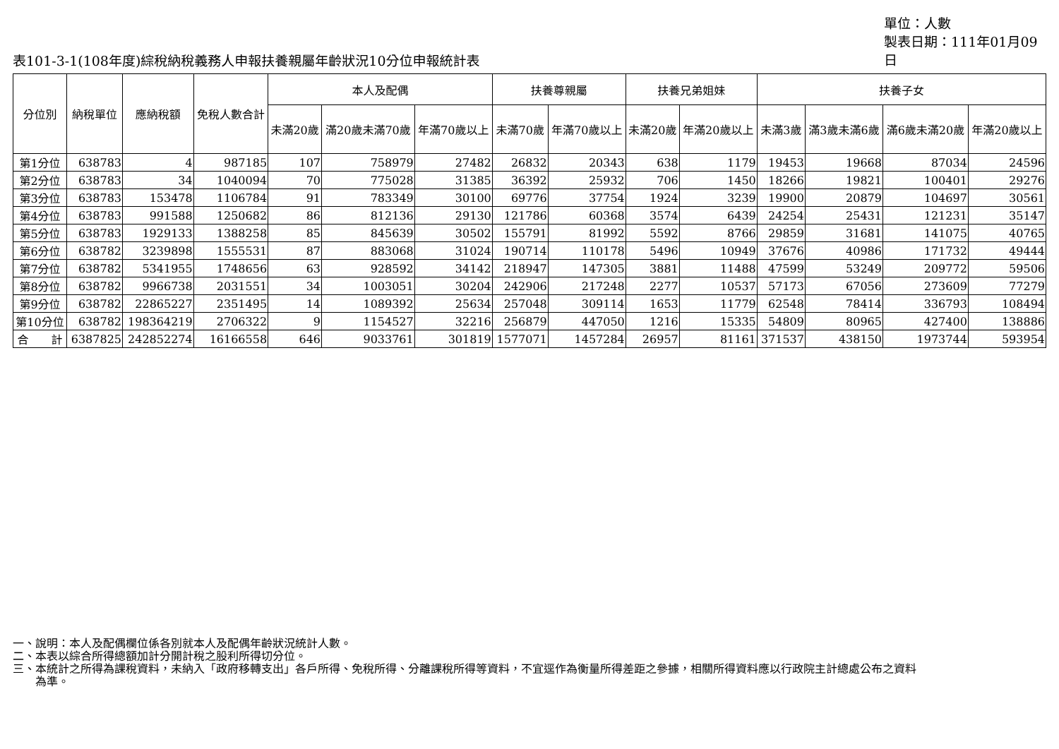表101-3-1(108年度)綜稅納稅義務人申報扶養親屬年齡狀況10分位申報統計表
單位：人數
製表日期：111年01月09日
| 分位別 | 納稅單位 | 應納稅額 | 免稅人數合計 | 本人及配偶 | | | 扶養尊親屬 | | 扶養兄弟姐妹 | | 扶養子女 | | | |
| --- | --- | --- | --- | --- | --- | --- | --- | --- | --- | --- | --- | --- | --- | --- |
| | | | | 未滿20歲 | 滿20歲未滿70歲 | 年滿70歲以上 | 未滿70歲 | 年滿70歲以上 | 未滿20歲 | 年滿20歲以上 | 未滿3歲 | 滿3歲未滿6歲 | 滿6歲未滿20歲 | 年滿20歲以上 |
| 第1分位 | 638783 | 4 | 987185 | 107 | 758979 | 27482 | 26832 | 20343 | 638 | 1179 | 19453 | 19668 | 87034 | 24596 |
| 第2分位 | 638783 | 34 | 1040094 | 70 | 775028 | 31385 | 36392 | 25932 | 706 | 1450 | 18266 | 19821 | 100401 | 29276 |
| 第3分位 | 638783 | 153478 | 1106784 | 91 | 783349 | 30100 | 69776 | 37754 | 1924 | 3239 | 19900 | 20879 | 104697 | 30561 |
| 第4分位 | 638783 | 991588 | 1250682 | 86 | 812136 | 29130 | 121786 | 60368 | 3574 | 6439 | 24254 | 25431 | 121231 | 35147 |
| 第5分位 | 638783 | 1929133 | 1388258 | 85 | 845639 | 30502 | 155791 | 81992 | 5592 | 8766 | 29859 | 31681 | 141075 | 40765 |
| 第6分位 | 638782 | 3239898 | 1555531 | 87 | 883068 | 31024 | 190714 | 110178 | 5496 | 10949 | 37676 | 40986 | 171732 | 49444 |
| 第7分位 | 638782 | 5341955 | 1748656 | 63 | 928592 | 34142 | 218947 | 147305 | 3881 | 11488 | 47599 | 53249 | 209772 | 59506 |
| 第8分位 | 638782 | 9966738 | 2031551 | 34 | 1003051 | 30204 | 242906 | 217248 | 2277 | 10537 | 57173 | 67056 | 273609 | 77279 |
| 第9分位 | 638782 | 22865227 | 2351495 | 14 | 1089392 | 25634 | 257048 | 309114 | 1653 | 11779 | 62548 | 78414 | 336793 | 108494 |
| 第10分位 | 638782 | 198364219 | 2706322 | 9 | 1154527 | 32216 | 256879 | 447050 | 1216 | 15335 | 54809 | 80965 | 427400 | 138886 |
| 合 計 | 6387825 | 242852274 | 16166558 | 646 | 9033761 | 301819 | 1577071 | 1457284 | 26957 | 81161 | 371537 | 438150 | 1973744 | 593954 |
一、說明：本人及配偶欄位係各別就本人及配偶年齡狀況統計人數。
二、本表以綜合所得總額加計分開計稅之股利所得切分位。
三、本統計之所得為課稅資料，未納入「政府移轉支出」各戶所得、免稅所得、分離課稅所得等資料，不宜逕作為衡量所得差距之參據，相關所得資料應以行政院主計總處公布之資料
　　為準。